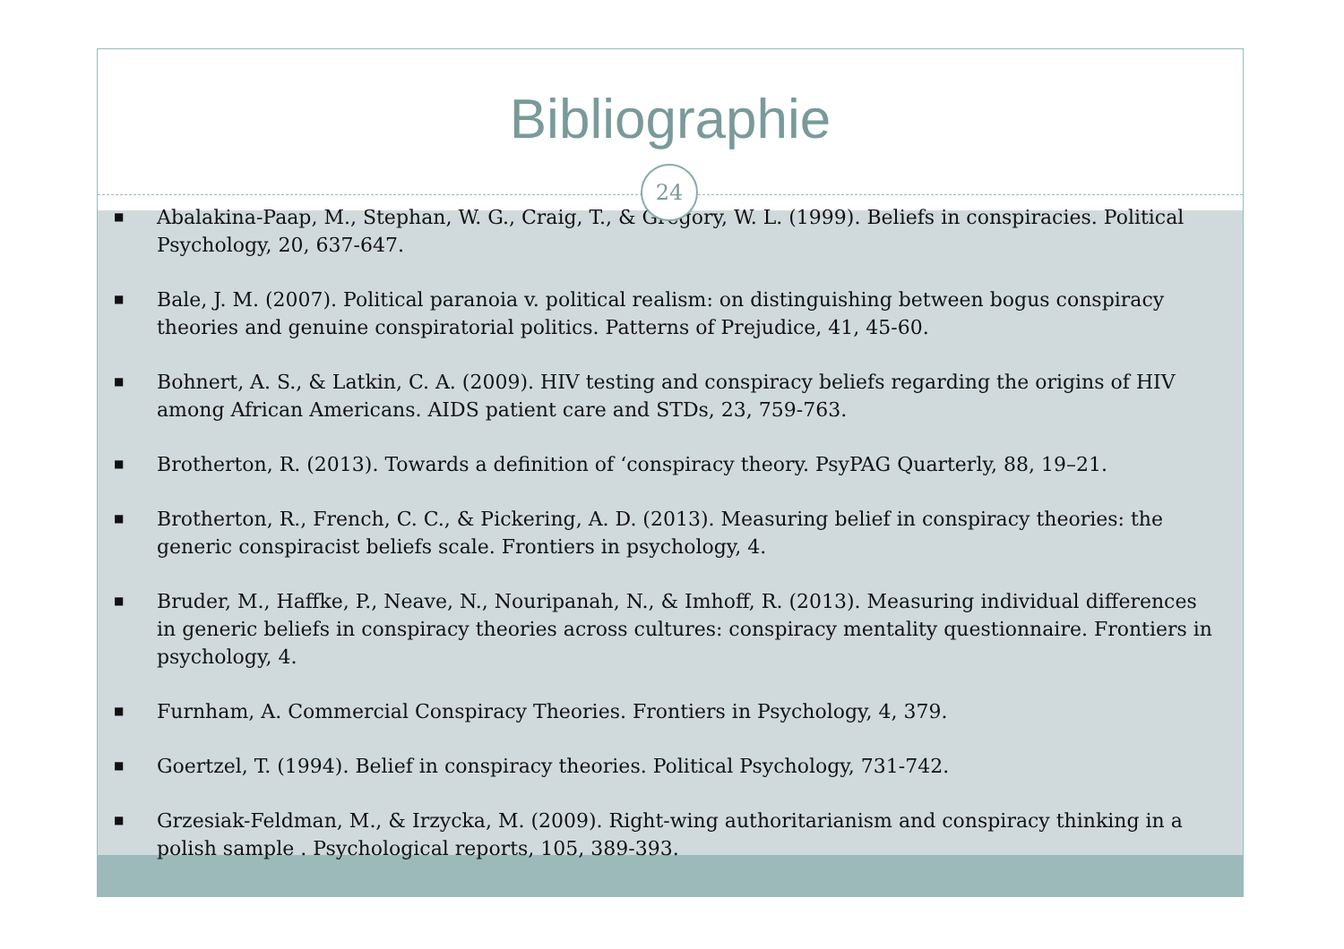Bibliographie
24
■ Abalakina-Paap, M., Stephan, W. G., Craig, T., & Gregory, W. L. (1999). Beliefs in conspiracies. Political Psychology, 20, 637-647.
■ Bale, J. M. (2007). Political paranoia v. political realism: on distinguishing between bogus conspiracy theories and genuine conspiratorial politics. Patterns of Prejudice, 41, 45-60.
■ Bohnert, A. S., & Latkin, C. A. (2009). HIV testing and conspiracy beliefs regarding the origins of HIV among African Americans. AIDS patient care and STDs, 23, 759-763.
■ Brotherton, R. (2013). Towards a definition of ‘conspiracy theory. PsyPAG Quarterly, 88, 19–21.
■ Brotherton, R., French, C. C., & Pickering, A. D. (2013). Measuring belief in conspiracy theories: the generic conspiracist beliefs scale. Frontiers in psychology, 4.
■ Bruder, M., Haffke, P., Neave, N., Nouripanah, N., & Imhoff, R. (2013). Measuring individual differences in generic beliefs in conspiracy theories across cultures: conspiracy mentality questionnaire. Frontiers in psychology, 4.
■ Furnham, A. Commercial Conspiracy Theories. Frontiers in Psychology, 4, 379.
■ Goertzel, T. (1994). Belief in conspiracy theories. Political Psychology, 731-742.
■ Grzesiak-Feldman, M., & Irzycka, M. (2009). Right-wing authoritarianism and conspiracy thinking in a polish sample . Psychological reports, 105, 389-393.